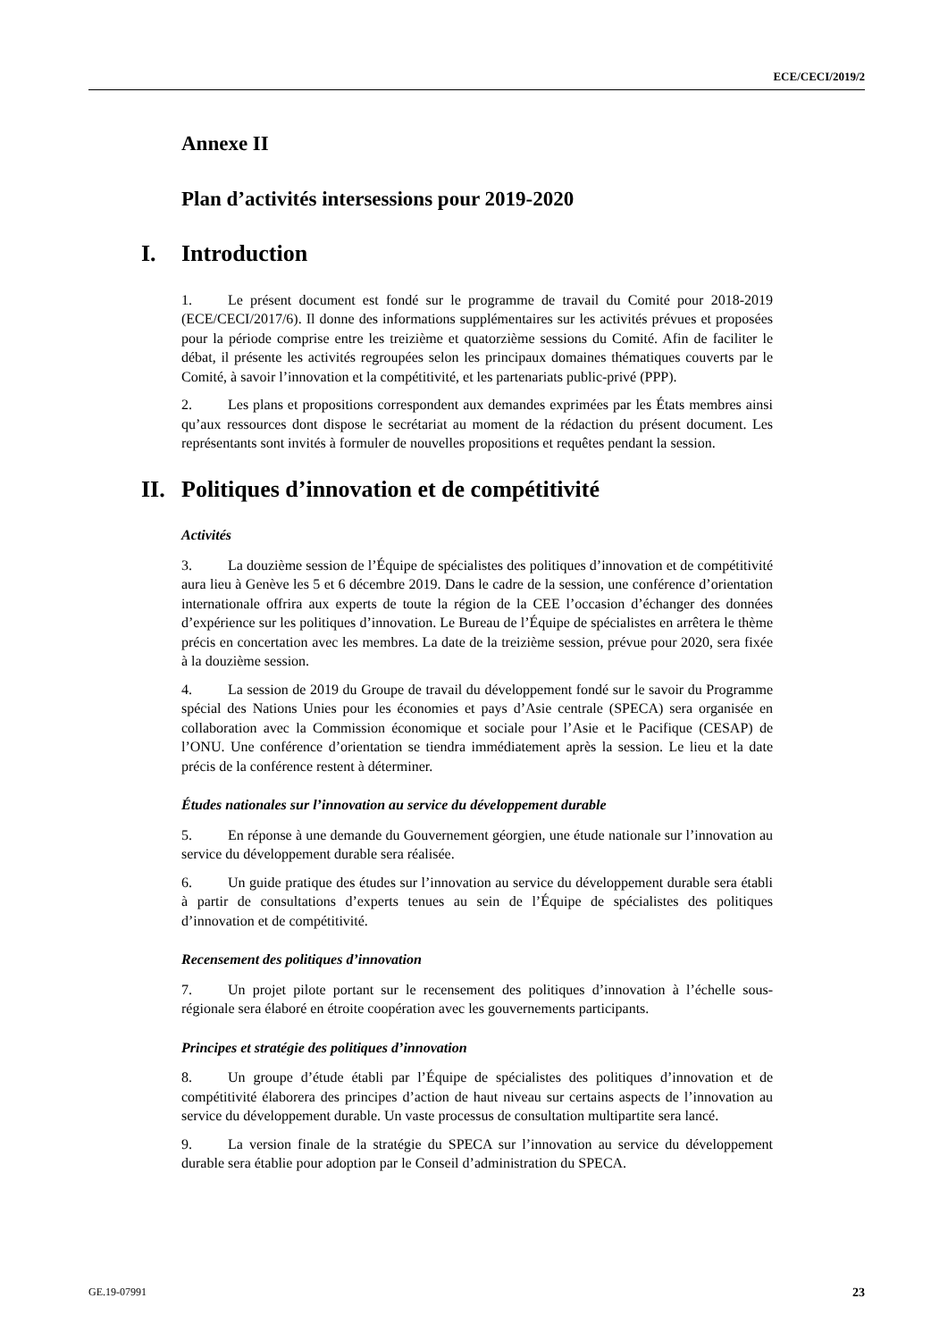ECE/CECI/2019/2
Annexe II
Plan d’activités intersessions pour 2019-2020
I. Introduction
1. Le présent document est fondé sur le programme de travail du Comité pour 2018-2019 (ECE/CECI/2017/6). Il donne des informations supplémentaires sur les activités prévues et proposées pour la période comprise entre les treizième et quatorzième sessions du Comité. Afin de faciliter le débat, il présente les activités regroupées selon les principaux domaines thématiques couverts par le Comité, à savoir l’innovation et la compétitivité, et les partenariats public-privé (PPP).
2. Les plans et propositions correspondent aux demandes exprimées par les États membres ainsi qu’aux ressources dont dispose le secrétariat au moment de la rédaction du présent document. Les représentants sont invités à formuler de nouvelles propositions et requêtes pendant la session.
II. Politiques d’innovation et de compétitivité
Activités
3. La douzième session de l’Équipe de spécialistes des politiques d’innovation et de compétitivité aura lieu à Genève les 5 et 6 décembre 2019. Dans le cadre de la session, une conférence d’orientation internationale offrira aux experts de toute la région de la CEE l’occasion d’échanger des données d’expérience sur les politiques d’innovation. Le Bureau de l’Équipe de spécialistes en arrêtera le thème précis en concertation avec les membres. La date de la treizième session, prévue pour 2020, sera fixée à la douzième session.
4. La session de 2019 du Groupe de travail du développement fondé sur le savoir du Programme spécial des Nations Unies pour les économies et pays d’Asie centrale (SPECA) sera organisée en collaboration avec la Commission économique et sociale pour l’Asie et le Pacifique (CESAP) de l’ONU. Une conférence d’orientation se tiendra immédiatement après la session. Le lieu et la date précis de la conférence restent à déterminer.
Études nationales sur l’innovation au service du développement durable
5. En réponse à une demande du Gouvernement géorgien, une étude nationale sur l’innovation au service du développement durable sera réalisée.
6. Un guide pratique des études sur l’innovation au service du développement durable sera établi à partir de consultations d’experts tenues au sein de l’Équipe de spécialistes des politiques d’innovation et de compétitivité.
Recensement des politiques d’innovation
7. Un projet pilote portant sur le recensement des politiques d’innovation à l’échelle sous-régionale sera élaboré en étroite coopération avec les gouvernements participants.
Principes et stratégie des politiques d’innovation
8. Un groupe d’étude établi par l’Équipe de spécialistes des politiques d’innovation et de compétitivité élaborera des principes d’action de haut niveau sur certains aspects de l’innovation au service du développement durable. Un vaste processus de consultation multipartite sera lancé.
9. La version finale de la stratégie du SPECA sur l’innovation au service du développement durable sera établie pour adoption par le Conseil d’administration du SPECA.
GE.19-07991 23